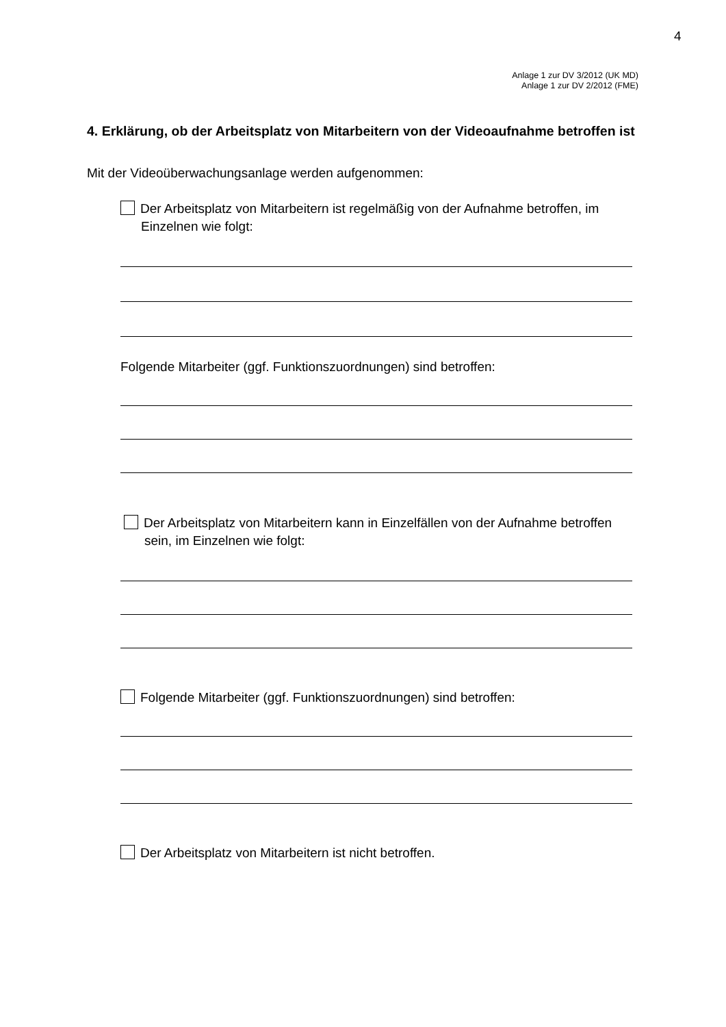4
Anlage 1 zur DV 3/2012 (UK MD)
Anlage 1 zur DV 2/2012 (FME)
4. Erklärung, ob der Arbeitsplatz von Mitarbeitern von der Videoaufnahme betroffen ist
Mit der Videoüberwachungsanlage werden aufgenommen:
Der Arbeitsplatz von Mitarbeitern ist regelmäßig von der Aufnahme betroffen, im Einzelnen wie folgt:
Folgende Mitarbeiter (ggf. Funktionszuordnungen) sind betroffen:
Der Arbeitsplatz von Mitarbeitern kann in Einzelfällen von der Aufnahme betroffen sein, im Einzelnen wie folgt:
Folgende Mitarbeiter (ggf. Funktionszuordnungen) sind betroffen:
Der Arbeitsplatz von Mitarbeitern ist nicht betroffen.